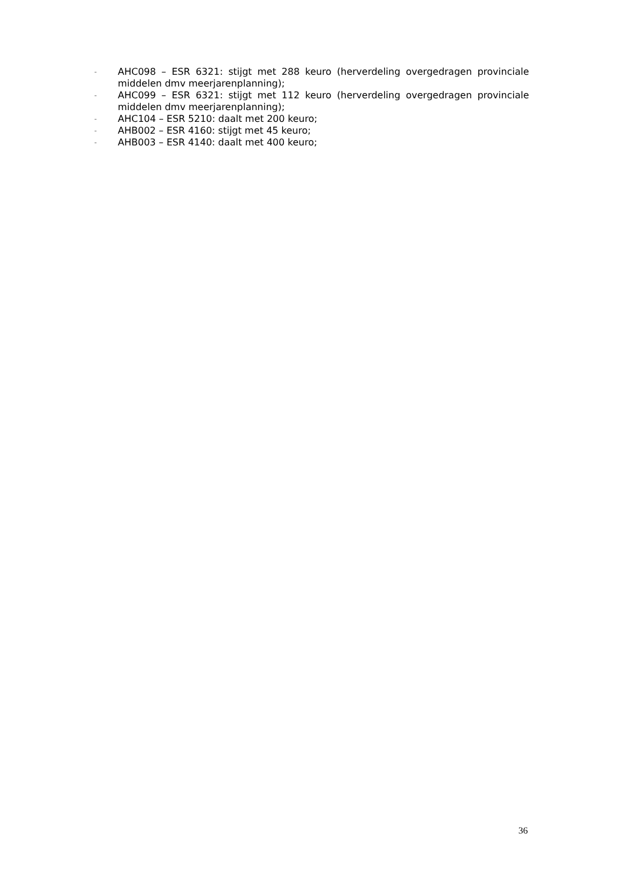- AHC098 – ESR 6321: stijgt met 288 keuro (herverdeling overgedragen provinciale middelen dmv meerjarenplanning);
- AHC099 – ESR 6321: stijgt met 112 keuro (herverdeling overgedragen provinciale middelen dmv meerjarenplanning);
- AHC104 – ESR 5210: daalt met 200 keuro;
- AHB002 – ESR 4160: stijgt met 45 keuro;
- AHB003 – ESR 4140: daalt met 400 keuro;
36